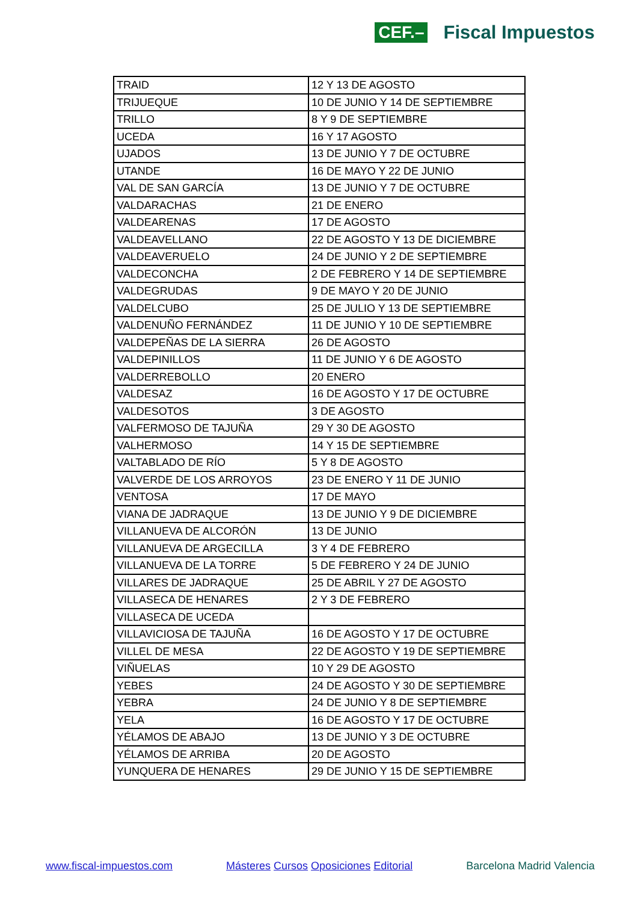CEF.– Fiscal Impuestos
| TRAID | 12 Y 13 DE AGOSTO |
| TRIJUEQUE | 10 DE JUNIO Y 14 DE SEPTIEMBRE |
| TRILLO | 8 Y 9 DE SEPTIEMBRE |
| UCEDA | 16 Y 17 AGOSTO |
| UJADOS | 13 DE JUNIO Y 7 DE OCTUBRE |
| UTANDE | 16 DE MAYO Y 22 DE JUNIO |
| VAL DE SAN GARCÍA | 13 DE JUNIO Y 7 DE OCTUBRE |
| VALDARACHAS | 21 DE ENERO |
| VALDEARENAS | 17 DE AGOSTO |
| VALDEAVELLANO | 22 DE AGOSTO Y 13 DE DICIEMBRE |
| VALDEAVERUELO | 24 DE JUNIO Y 2 DE SEPTIEMBRE |
| VALDECONCHA | 2 DE FEBRERO Y 14 DE SEPTIEMBRE |
| VALDEGRUDAS | 9 DE MAYO Y 20 DE JUNIO |
| VALDELCUBO | 25 DE JULIO Y 13 DE SEPTIEMBRE |
| VALDENUÑO FERNÁNDEZ | 11 DE JUNIO Y 10 DE SEPTIEMBRE |
| VALDEPEÑAS DE LA SIERRA | 26 DE AGOSTO |
| VALDEPINILLOS | 11 DE JUNIO Y 6 DE AGOSTO |
| VALDERREBOLLO | 20 ENERO |
| VALDESAZ | 16 DE AGOSTO Y 17 DE OCTUBRE |
| VALDESOTOS | 3 DE AGOSTO |
| VALFERMOSO DE TAJUÑA | 29 Y 30 DE AGOSTO |
| VALHERMOSO | 14 Y 15 DE SEPTIEMBRE |
| VALTABLADO DE RÍO | 5 Y 8 DE AGOSTO |
| VALVERDE DE LOS ARROYOS | 23 DE ENERO Y 11 DE JUNIO |
| VENTOSA | 17 DE MAYO |
| VIANA DE JADRAQUE | 13 DE JUNIO Y 9 DE DICIEMBRE |
| VILLANUEVA DE ALCORÓN | 13 DE JUNIO |
| VILLANUEVA DE ARGECILLA | 3 Y 4 DE FEBRERO |
| VILLANUEVA DE LA TORRE | 5 DE FEBRERO Y 24 DE JUNIO |
| VILLARES DE JADRAQUE | 25 DE ABRIL Y 27 DE AGOSTO |
| VILLASECA DE HENARES | 2 Y 3 DE FEBRERO |
| VILLASECA DE UCEDA | |
| VILLAVICIOSA DE TAJUÑA | 16 DE AGOSTO Y 17 DE OCTUBRE |
| VILLEL DE MESA | 22 DE AGOSTO Y 19 DE SEPTIEMBRE |
| VIÑUELAS | 10 Y 29 DE AGOSTO |
| YEBES | 24 DE AGOSTO Y 30 DE SEPTIEMBRE |
| YEBRA | 24 DE JUNIO Y 8 DE SEPTIEMBRE |
| YELA | 16 DE AGOSTO Y 17 DE OCTUBRE |
| YÉLAMOS DE ABAJO | 13 DE JUNIO Y 3 DE OCTUBRE |
| YÉLAMOS DE ARRIBA | 20 DE AGOSTO |
| YUNQUERA DE HENARES | 29 DE JUNIO Y 15 DE SEPTIEMBRE |
www.fiscal-impuestos.com Másteres Cursos Oposiciones Editorial Barcelona Madrid Valencia